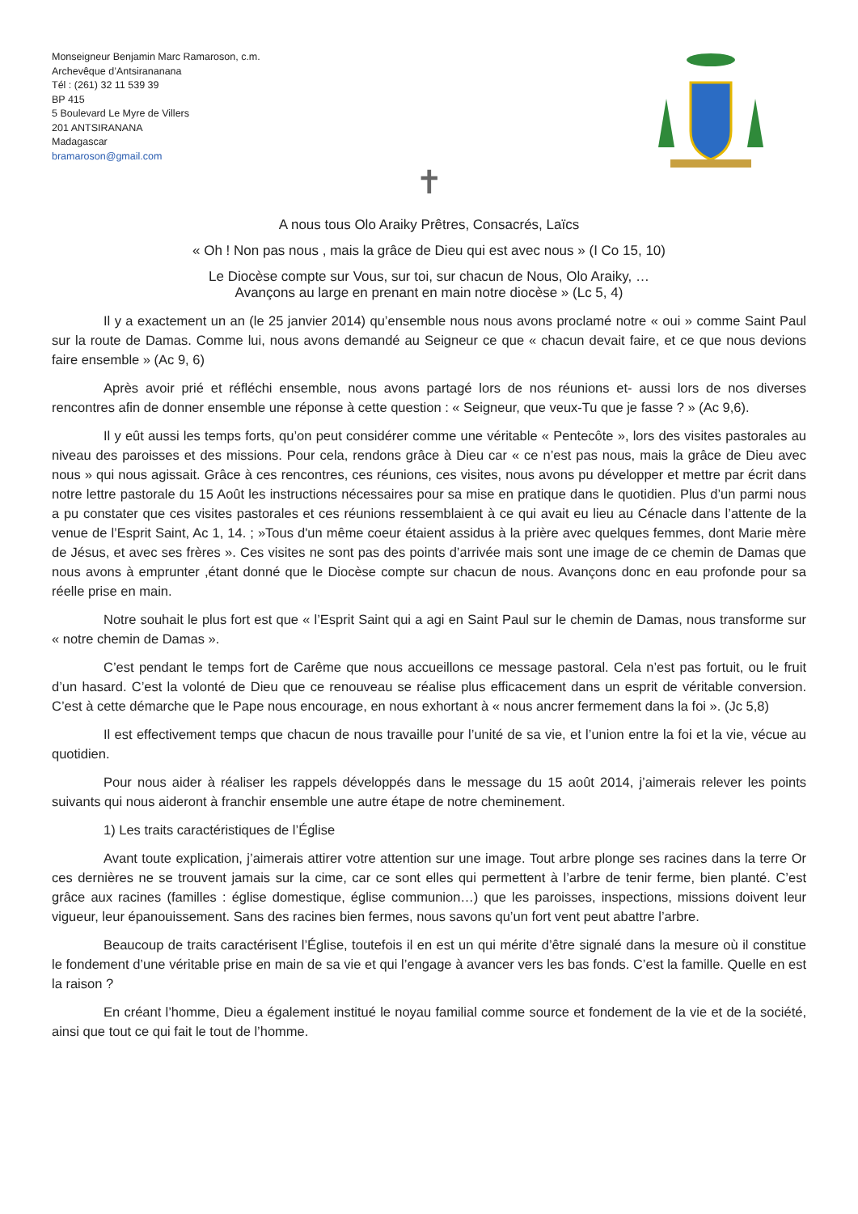Monseigneur Benjamin Marc Ramaroson, c.m.
Archevêque d’Antsirananana
Tél : (261) 32 11 539 39
BP 415
5 Boulevard Le Myre de Villers
201 ANTSIRANANA
Madagascar
bramaroson@gmail.com
✝
A nous tous Olo Araiky Prêtres, Consacrés, Laïcs
« Oh ! Non pas nous , mais la grâce de Dieu qui est avec nous » (I Co 15, 10)
Le Diocèse compte sur Vous, sur toi, sur chacun de Nous, Olo Araiky, …
Avançons au large en prenant en main notre diocèse » (Lc 5, 4)
Il y a exactement un an (le 25 janvier 2014) qu’ensemble nous nous avons proclamé notre « oui » comme Saint Paul sur la route de Damas. Comme lui, nous avons demandé au Seigneur ce que « chacun devait faire, et ce que nous devions faire ensemble » (Ac 9, 6)
Après avoir prié et réfléchi ensemble, nous avons partagé lors de nos réunions et- aussi lors de nos diverses rencontres afin de donner ensemble une réponse à cette question : « Seigneur, que veux-Tu que je fasse ? » (Ac 9,6).
Il y eût aussi les temps forts, qu’on peut considérer comme une véritable « Pentecôte », lors des visites pastorales au niveau des paroisses et des missions. Pour cela, rendons grâce à Dieu car « ce n’est pas nous, mais la grâce de Dieu avec nous » qui nous agissait. Grâce à ces rencontres, ces réunions, ces visites, nous avons pu développer et mettre par écrit dans notre lettre pastorale du 15 Août les instructions nécessaires pour sa mise en pratique dans le quotidien. Plus d’un parmi nous a pu constater que ces visites pastorales et ces réunions ressemblaient à ce qui avait eu lieu au Cénacle dans l’attente de la venue de l’Esprit Saint, Ac 1, 14. ; »Tous d'un même coeur étaient assidus à la prière avec quelques femmes, dont Marie mère de Jésus, et avec ses frères ». Ces visites ne sont pas des points d’arrivée mais sont une image de ce chemin de Damas que nous avons à emprunter ,étant donné que le Diocèse compte sur chacun de nous. Avançons donc en eau profonde pour sa réelle prise en main.
Notre souhait le plus fort est que « l’Esprit Saint qui a agi en Saint Paul sur le chemin de Damas, nous transforme sur « notre chemin de Damas ».
C’est pendant le temps fort de Carême que nous accueillons ce message pastoral. Cela n’est pas fortuit, ou le fruit d’un hasard. C’est la volonté de Dieu que ce renouveau se réalise plus efficacement dans un esprit de véritable conversion. C’est à cette démarche que le Pape nous encourage, en nous exhortant à « nous ancrer fermement dans la foi ». (Jc 5,8)
Il est effectivement temps que chacun de nous travaille pour l’unité de sa vie, et l’union entre la foi et la vie, vécue au quotidien.
Pour nous aider à réaliser les rappels développés dans le message du 15 août 2014, j’aimerais relever les points suivants qui nous aideront à franchir ensemble une autre étape de notre cheminement.
1) Les traits caractéristiques de l’Église
Avant toute explication, j’aimerais attirer votre attention sur une image. Tout arbre plonge ses racines dans la terre Or ces dernières ne se trouvent jamais sur la cime, car ce sont elles qui permettent à l’arbre de tenir ferme, bien planté. C’est grâce aux racines (familles : église domestique, église communion…) que les paroisses, inspections, missions doivent leur vigueur, leur épanouissement. Sans des racines bien fermes, nous savons qu’un fort vent peut abattre l’arbre.
Beaucoup de traits caractérisent l’Église, toutefois il en est un qui mérite d’être signalé dans la mesure où il constitue le fondement d’une véritable prise en main de sa vie et qui l’engage à avancer vers les bas fonds. C’est la famille. Quelle en est la raison ?
En créant l’homme, Dieu a également institué le noyau familial comme source et fondement de la vie et de la société, ainsi que tout ce qui fait le tout de l’homme.